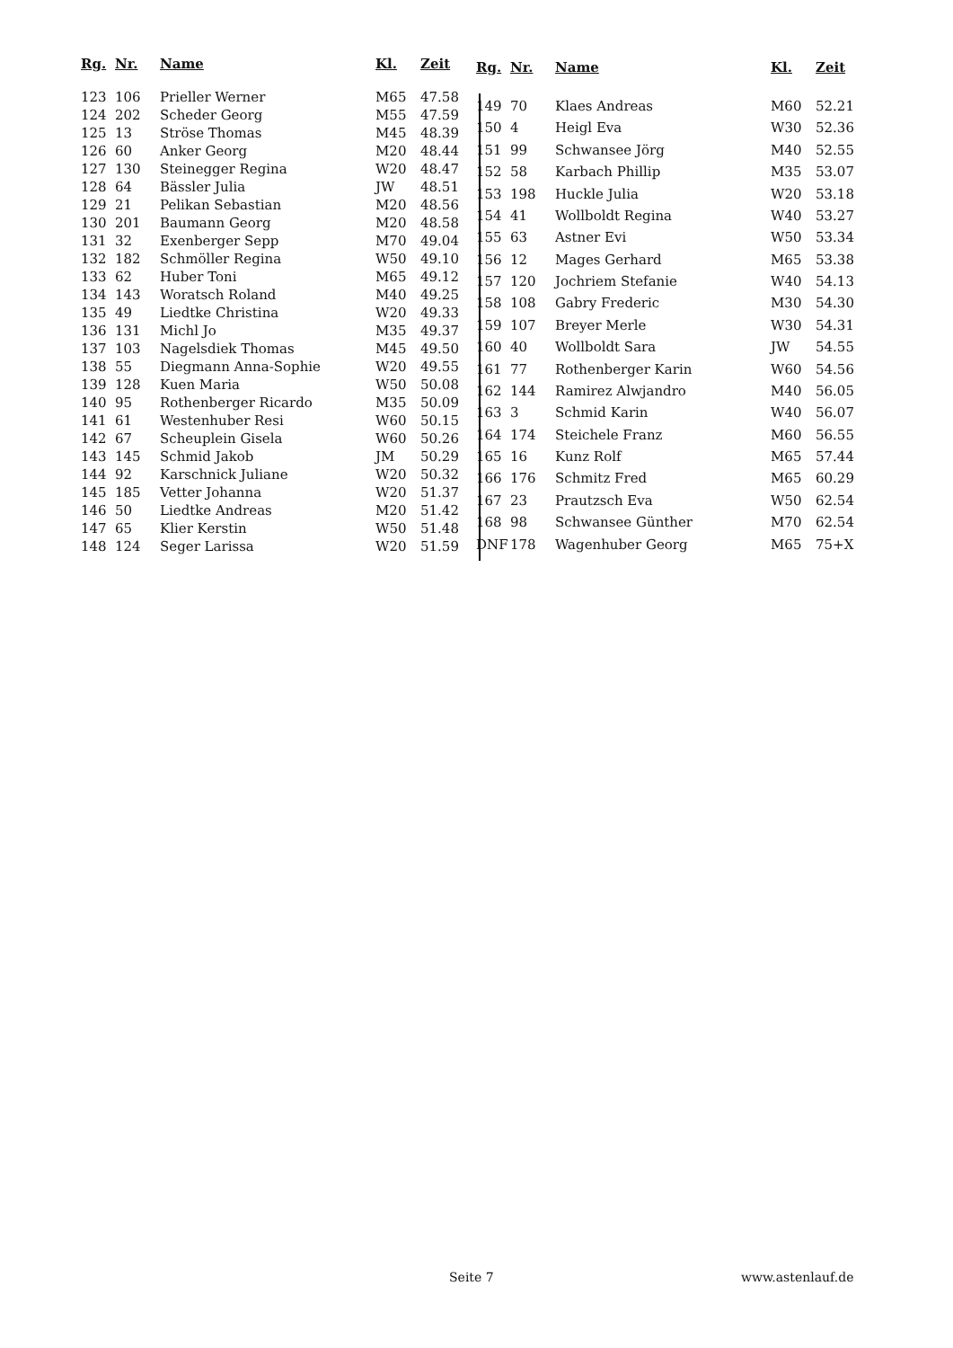| Rg. | Nr. | Name | Kl. | Zeit |
| --- | --- | --- | --- | --- |
| 123 | 106 | Prieller Werner | M65 | 47.58 |
| 124 | 202 | Scheder Georg | M55 | 47.59 |
| 125 | 13 | Ströse Thomas | M45 | 48.39 |
| 126 | 60 | Anker Georg | M20 | 48.44 |
| 127 | 130 | Steinegger Regina | W20 | 48.47 |
| 128 | 64 | Bässler Julia | JW | 48.51 |
| 129 | 21 | Pelikan Sebastian | M20 | 48.56 |
| 130 | 201 | Baumann Georg | M20 | 48.58 |
| 131 | 32 | Exenberger Sepp | M70 | 49.04 |
| 132 | 182 | Schmöller Regina | W50 | 49.10 |
| 133 | 62 | Huber Toni | M65 | 49.12 |
| 134 | 143 | Woratsch Roland | M40 | 49.25 |
| 135 | 49 | Liedtke Christina | W20 | 49.33 |
| 136 | 131 | Michl Jo | M35 | 49.37 |
| 137 | 103 | Nagelsdiek Thomas | M45 | 49.50 |
| 138 | 55 | Diegmann Anna-Sophie | W20 | 49.55 |
| 139 | 128 | Kuen Maria | W50 | 50.08 |
| 140 | 95 | Rothenberger Ricardo | M35 | 50.09 |
| 141 | 61 | Westenhuber Resi | W60 | 50.15 |
| 142 | 67 | Scheuplein Gisela | W60 | 50.26 |
| 143 | 145 | Schmid Jakob | JM | 50.29 |
| 144 | 92 | Karschnick Juliane | W20 | 50.32 |
| 145 | 185 | Vetter Johanna | W20 | 51.37 |
| 146 | 50 | Liedtke Andreas | M20 | 51.42 |
| 147 | 65 | Klier Kerstin | W50 | 51.48 |
| 148 | 124 | Seger Larissa | W20 | 51.59 |
| Rg. | Nr. | Name | Kl. | Zeit |
| --- | --- | --- | --- | --- |
| 149 | 70 | Klaes Andreas | M60 | 52.21 |
| 150 | 4 | Heigl Eva | W30 | 52.36 |
| 151 | 99 | Schwansee Jörg | M40 | 52.55 |
| 152 | 58 | Karbach Phillip | M35 | 53.07 |
| 153 | 198 | Huckle Julia | W20 | 53.18 |
| 154 | 41 | Wollboldt Regina | W40 | 53.27 |
| 155 | 63 | Astner Evi | W50 | 53.34 |
| 156 | 12 | Mages Gerhard | M65 | 53.38 |
| 157 | 120 | Jochriem Stefanie | W40 | 54.13 |
| 158 | 108 | Gabry Frederic | M30 | 54.30 |
| 159 | 107 | Breyer Merle | W30 | 54.31 |
| 160 | 40 | Wollboldt Sara | JW | 54.55 |
| 161 | 77 | Rothenberger Karin | W60 | 54.56 |
| 162 | 144 | Ramirez Alwjandro | M40 | 56.05 |
| 163 | 3 | Schmid Karin | W40 | 56.07 |
| 164 | 174 | Steichele Franz | M60 | 56.55 |
| 165 | 16 | Kunz Rolf | M65 | 57.44 |
| 166 | 176 | Schmitz Fred | M65 | 60.29 |
| 167 | 23 | Prautzsch Eva | W50 | 62.54 |
| 168 | 98 | Schwansee Günther | M70 | 62.54 |
| DNF | 178 | Wagenhuber Georg | M65 | 75+X |
Seite 7 www.astenlauf.de